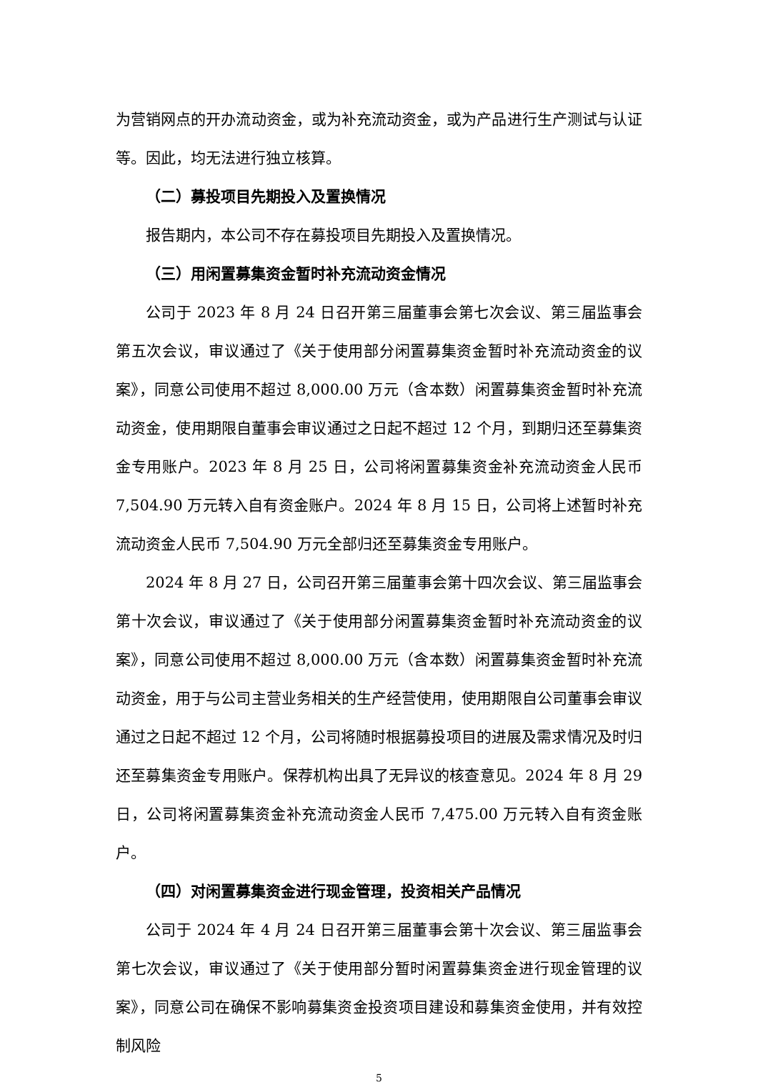为营销网点的开办流动资金，或为补充流动资金，或为产品进行生产测试与认证等。因此，均无法进行独立核算。
（二）募投项目先期投入及置换情况
报告期内，本公司不存在募投项目先期投入及置换情况。
（三）用闲置募集资金暂时补充流动资金情况
公司于 2023 年 8 月 24 日召开第三届董事会第七次会议、第三届监事会第五次会议，审议通过了《关于使用部分闲置募集资金暂时补充流动资金的议案》，同意公司使用不超过 8,000.00 万元（含本数）闲置募集资金暂时补充流动资金，使用期限自董事会审议通过之日起不超过 12 个月，到期归还至募集资金专用账户。2023 年 8 月 25 日，公司将闲置募集资金补充流动资金人民币 7,504.90 万元转入自有资金账户。2024 年 8 月 15 日，公司将上述暂时补充流动资金人民币 7,504.90 万元全部归还至募集资金专用账户。
2024 年 8 月 27 日，公司召开第三届董事会第十四次会议、第三届监事会第十次会议，审议通过了《关于使用部分闲置募集资金暂时补充流动资金的议案》，同意公司使用不超过 8,000.00 万元（含本数）闲置募集资金暂时补充流动资金，用于与公司主营业务相关的生产经营使用，使用期限自公司董事会审议通过之日起不超过 12 个月，公司将随时根据募投项目的进展及需求情况及时归还至募集资金专用账户。保荐机构出具了无异议的核查意见。2024 年 8 月 29 日，公司将闲置募集资金补充流动资金人民币 7,475.00 万元转入自有资金账户。
（四）对闲置募集资金进行现金管理，投资相关产品情况
公司于 2024 年 4 月 24 日召开第三届董事会第十次会议、第三届监事会第七次会议，审议通过了《关于使用部分暂时闲置募集资金进行现金管理的议案》，同意公司在确保不影响募集资金投资项目建设和募集资金使用，并有效控制风险
5